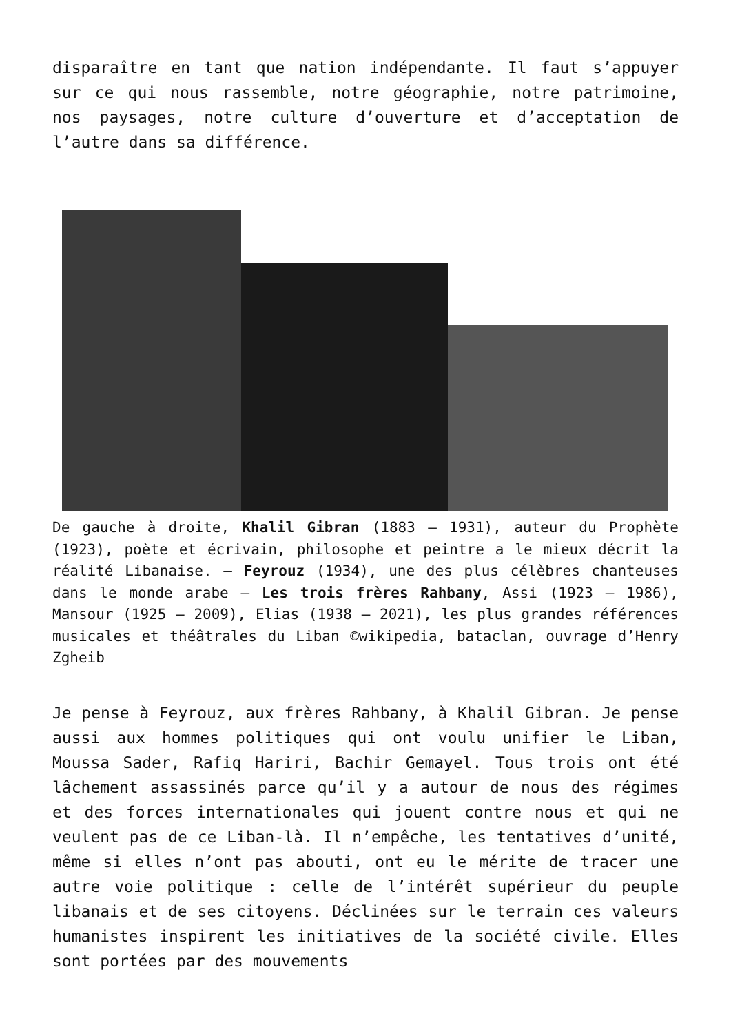disparaître en tant que nation indépendante. Il faut s’appuyer sur ce qui nous rassemble, notre géographie, notre patrimoine, nos paysages, notre culture d’ouverture et d’acceptation de l’autre dans sa différence.
De gauche à droite, Khalil Gibran (1883 – 1931), auteur du Prophète (1923), poète et écrivain, philosophe et peintre a le mieux décrit la réalité Libanaise. – Feyrouz (1934), une des plus célèbres chanteuses dans le monde arabe – Les trois frères Rahbany, Assi (1923 – 1986), Mansour (1925 – 2009), Elias (1938 – 2021), les plus grandes références musicales et théâtrales du Liban ©wikipedia, bataclan, ouvrage d’Henry Zgheib
Je pense à Feyrouz, aux frères Rahbany, à Khalil Gibran. Je pense aussi aux hommes politiques qui ont voulu unifier le Liban, Moussa Sader, Rafiq Hariri, Bachir Gemayel. Tous trois ont été lâchement assassinés parce qu’il y a autour de nous des régimes et des forces internationales qui jouent contre nous et qui ne veulent pas de ce Liban-là. Il n’empêche, les tentatives d’unité, même si elles n’ont pas abouti, ont eu le mérite de tracer une autre voie politique : celle de l’intérêt supérieur du peuple libanais et de ses citoyens. Déclinées sur le terrain ces valeurs humanistes inspirent les initiatives de la société civile. Elles sont portées par des mouvements